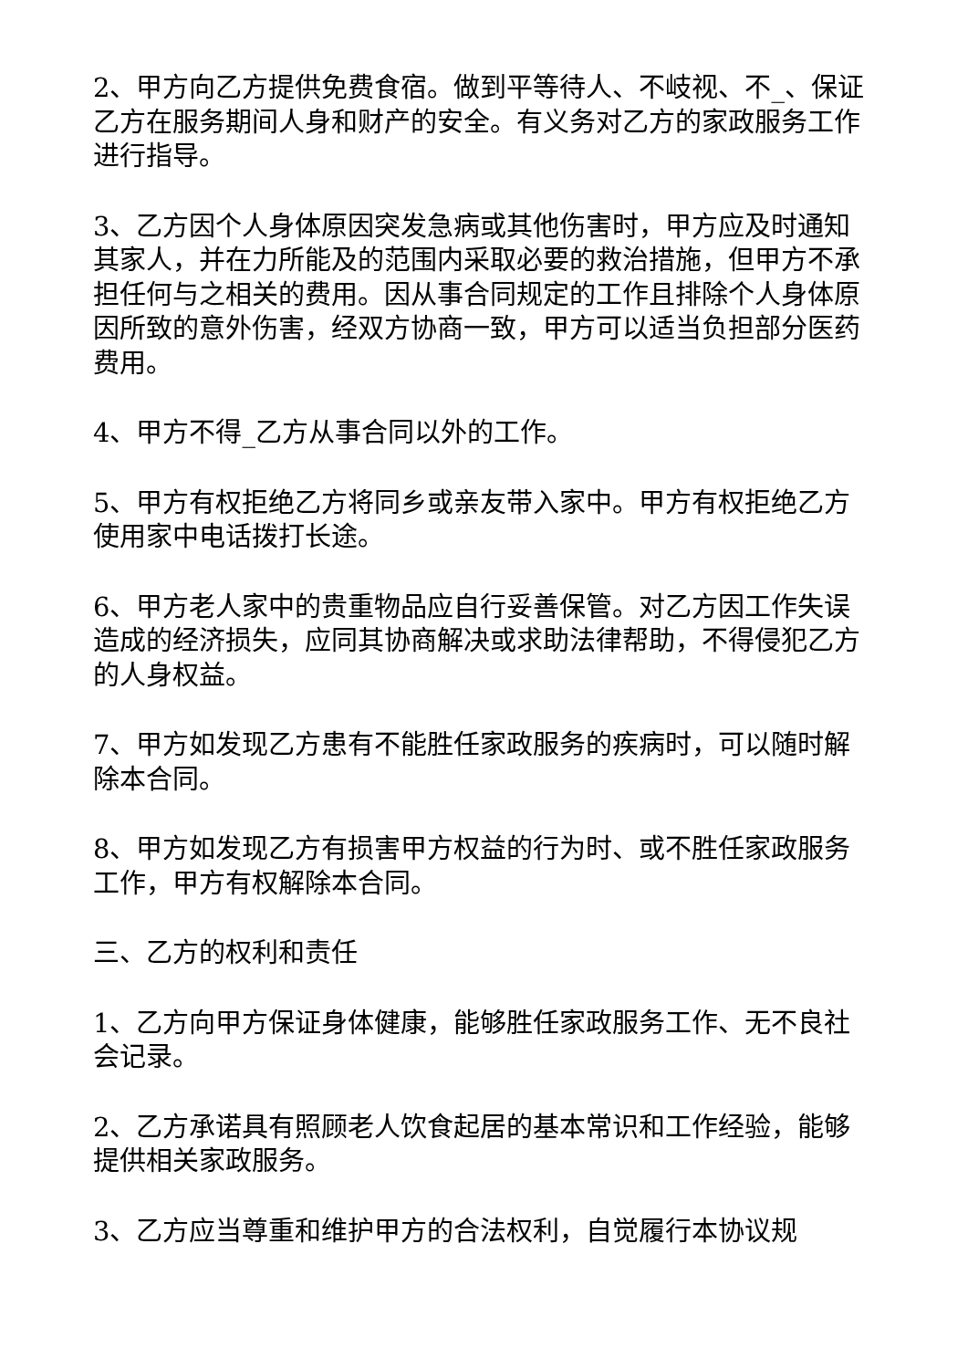2、甲方向乙方提供免费食宿。做到平等待人、不岐视、不_、保证乙方在服务期间人身和财产的安全。有义务对乙方的家政服务工作进行指导。
3、乙方因个人身体原因突发急病或其他伤害时，甲方应及时通知其家人，并在力所能及的范围内采取必要的救治措施，但甲方不承担任何与之相关的费用。因从事合同规定的工作且排除个人身体原因所致的意外伤害，经双方协商一致，甲方可以适当负担部分医药费用。
4、甲方不得_乙方从事合同以外的工作。
5、甲方有权拒绝乙方将同乡或亲友带入家中。甲方有权拒绝乙方使用家中电话拨打长途。
6、甲方老人家中的贵重物品应自行妥善保管。对乙方因工作失误造成的经济损失，应同其协商解决或求助法律帮助，不得侵犯乙方的人身权益。
7、甲方如发现乙方患有不能胜任家政服务的疾病时，可以随时解除本合同。
8、甲方如发现乙方有损害甲方权益的行为时、或不胜任家政服务工作，甲方有权解除本合同。
三、乙方的权利和责任
1、乙方向甲方保证身体健康，能够胜任家政服务工作、无不良社会记录。
2、乙方承诺具有照顾老人饮食起居的基本常识和工作经验，能够提供相关家政服务。
3、乙方应当尊重和维护甲方的合法权利，自觉履行本协议规